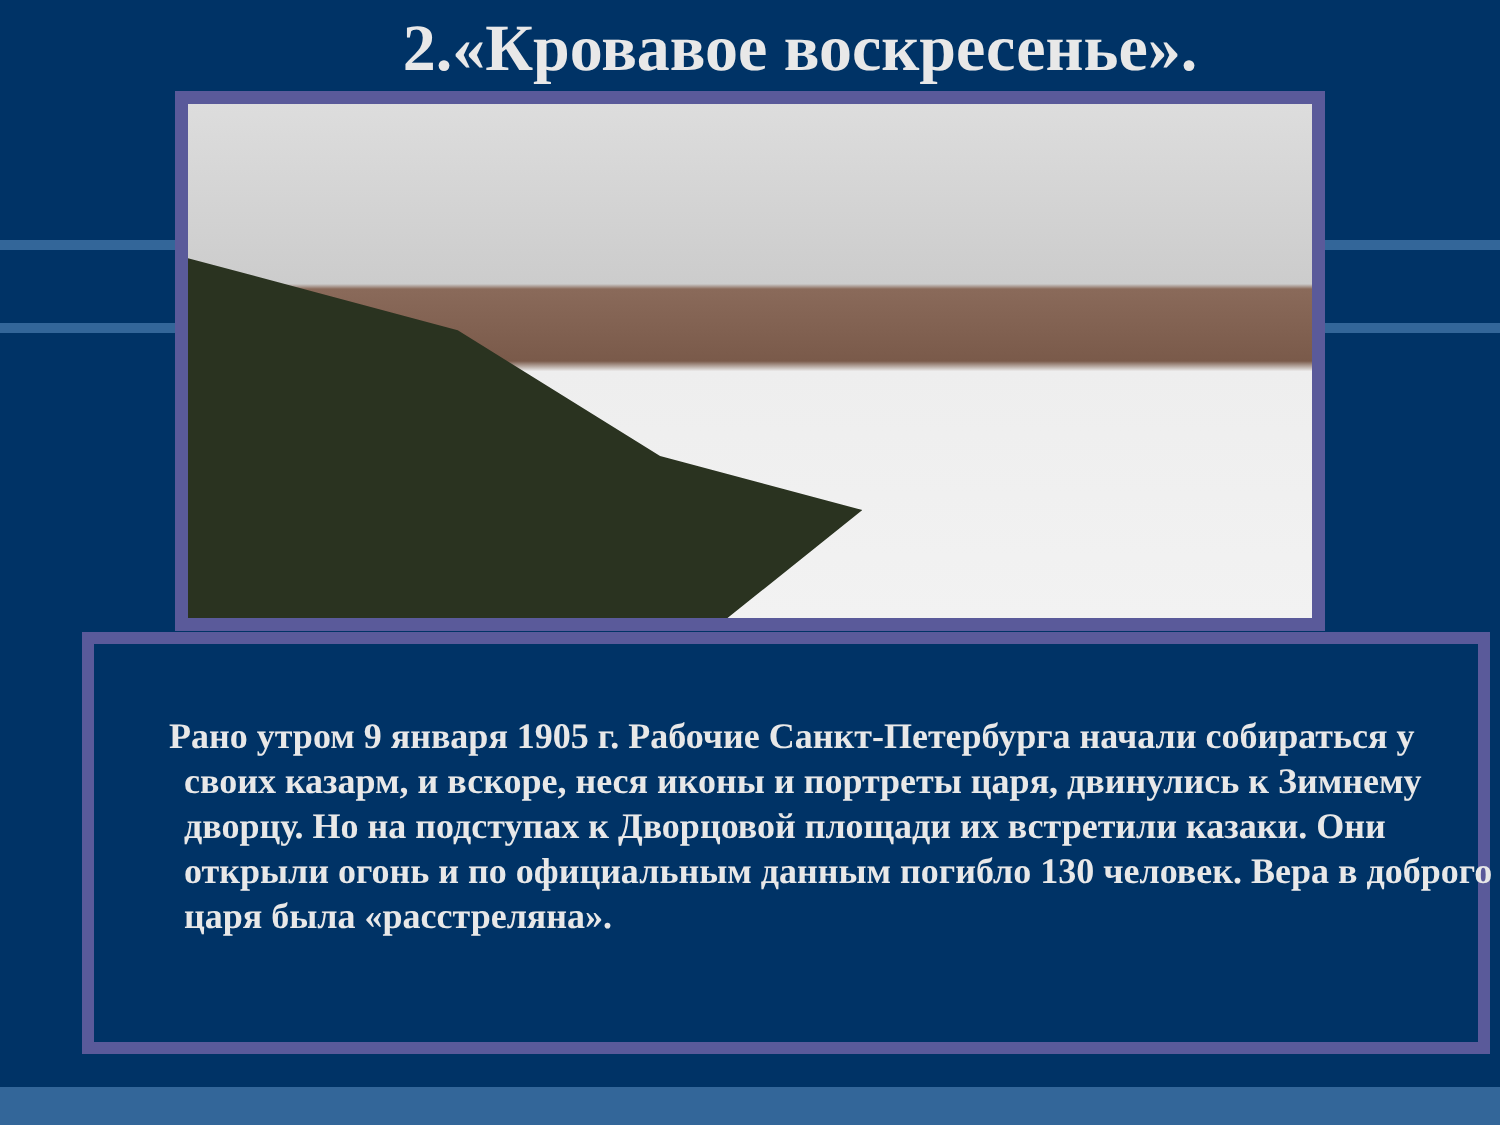2.«Кровавое воскресенье».
Рано утром 9 января 1905 г. Рабочие Санкт-Петербурга начали собираться у своих казарм, и вскоре, неся иконы и портреты царя, двинулись к Зимнему дворцу. Но на подступах к Дворцовой площади их встретили казаки. Они открыли огонь и по официальным данным погибло 130 человек. Вера в доброго царя была «расстреляна».